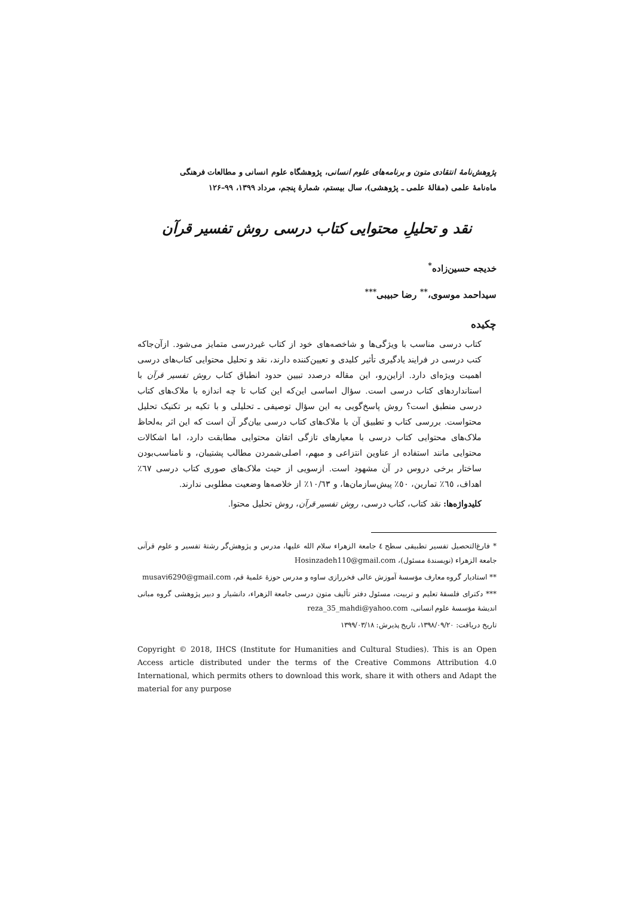پژوهش‌نامهٔ انتقادی متون و برنامه‌های علوم انسانی، پژوهشگاه علوم انسانی و مطالعات فرهنگی
ماه‌نامهٔ علمی (مقالهٔ علمی ـ پژوهشی)، سال بیستم، شمارهٔ پنجم، مرداد ۱۳۹۹، ۹۹–۱۲۶
نقد و تحلیلِ محتوایی کتاب درسی روش تفسیر قرآن
خدیجه حسین‌زاده<sup>*</sup>
سیداحمد موسوی،<sup>**</sup> رضا حبیبی<sup>***</sup>
چکیده
کتاب درسی مناسب با ویژگی‌ها و شاخصه‌های خود از کتاب غیردرسی متمایز می‌شود. ازآن‌جاکه کتب درسی در فرایند یادگیری تأثیر کلیدی و تعیین‌کننده دارند، نقد و تحلیل محتوایی کتاب‌های درسی اهمیت ویژه‌ای دارد. ازاین‌رو، این مقاله درصدد تبیین حدود انطباق کتاب روش تفسیر قرآن با استانداردهای کتاب درسی است. سؤال اساسی این‌که این کتاب تا چه اندازه با ملاک‌های کتاب درسی منطبق است؟ روش پاسخ‌گویی به این سؤال توصیفی ـ تحلیلی و با تکیه بر تکنیک تحلیل محتواست. بررسی کتاب و تطبیق آن با ملاک‌های کتاب درسی بیان‌گر آن است که این اثر به‌لحاظ ملاک‌های محتوایی کتاب درسی با معیارهای تازگی اتقان محتوایی مطابقت دارد، اما اشکالات محتوایی مانند استفاده از عناوین انتزاعی و مبهم، اصلی‌شمردن مطالب پشتیبان، و نامناسب‌بودن ساختار برخی دروس در آن مشهود است. ازسویی از حیث ملاک‌های صوری کتاب درسی ٦٧٪ اهداف، ٦٥٪ تمارین، ٥٠٪ پیش‌سازمان‌ها، و ١٠/٦٣٪ از خلاصه‌ها وضعیت مطلوبی ندارند.
کلیدواژه‌ها: نقد کتاب، کتاب درسی، روش تفسیر قرآن، روش تحلیل محتوا.
* فارغ‌التحصیل تفسیر تطبیقی سطح ٤ جامعة الزهراء سلام الله علیها، مدرس و پژوهش‌گر رشتهٔ تفسیر و علوم قرآنی جامعة الزهراء (نویسندهٔ مسئول)، Hosinzadeh110@gmail.com
** استادیار گروه معارف مؤسسهٔ آموزش عالی فخررازی ساوه و مدرس حوزهٔ علمیهٔ قم، musavi6290@gmail.com
*** دکترای فلسفهٔ تعلیم و تربیت، مسئول دفتر تألیف متون درسی جامعة الزهراء، دانشیار و دبیر پژوهشی گروه مبانی اندیشهٔ مؤسسهٔ علوم انسانی، reza_35_mahdi@yahoo.com
تاریخ دریافت: ۱۳۹۸/۰۹/۲۰، تاریخ پذیرش: ۱۳۹۹/۰۳/۱۸
Copyright © 2018, IHCS (Institute for Humanities and Cultural Studies). This is an Open Access article distributed under the terms of the Creative Commons Attribution 4.0 International, which permits others to download this work, share it with others and Adapt the material for any purpose